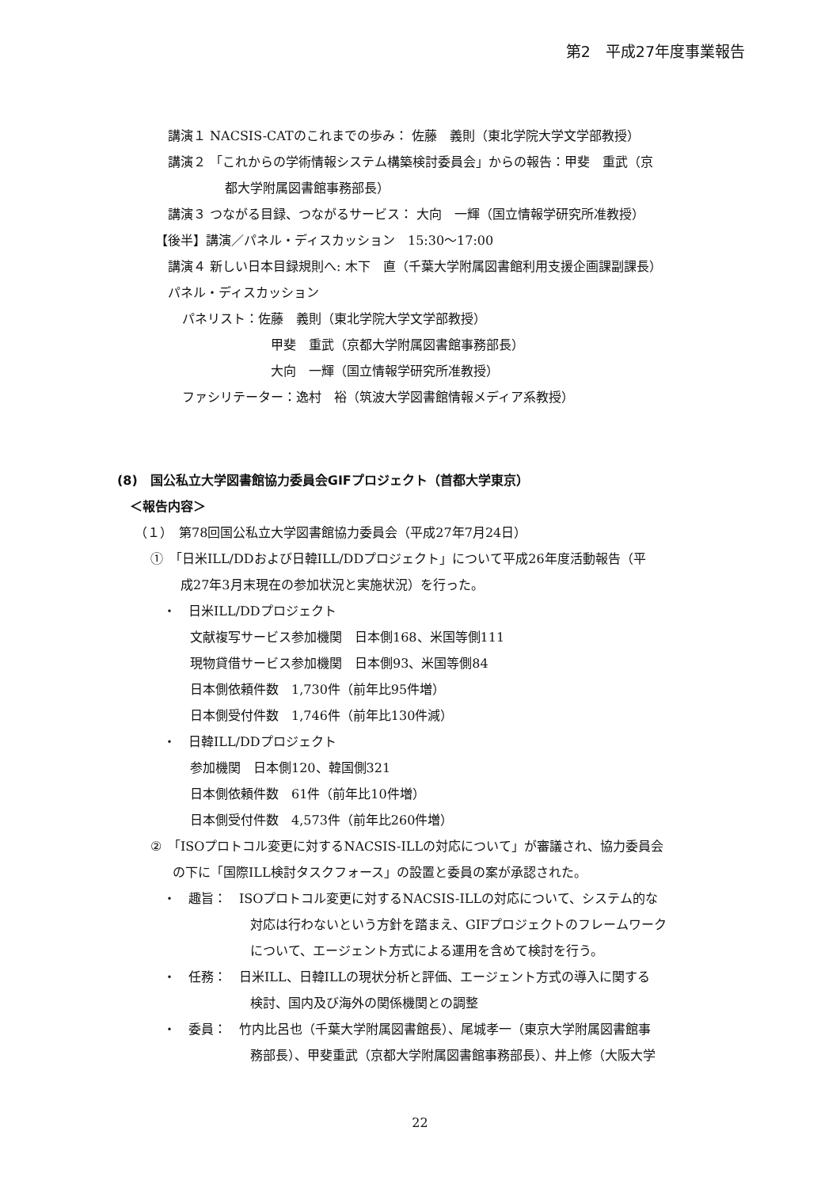第2　平成27年度事業報告
講演１ NACSIS-CATのこれまでの歩み： 佐藤　義則（東北学院大学文学部教授）
講演２ 「これからの学術情報システム構築検討委員会」からの報告：甲斐　重武（京
都大学附属図書館事務部長）
講演３ つながる目録、つながるサービス： 大向　一輝（国立情報学研究所准教授）
【後半】講演／パネル・ディスカッション　15:30～17:00
講演４ 新しい日本目録規則へ: 木下　直（千葉大学附属図書館利用支援企画課副課長）
パネル・ディスカッション
パネリスト：佐藤　義則（東北学院大学文学部教授）
甲斐　重武（京都大学附属図書館事務部長）
大向　一輝（国立情報学研究所准教授）
ファシリテーター：逸村　裕（筑波大学図書館情報メディア系教授）
(8)　国公私立大学図書館協力委員会GIFプロジェクト（首都大学東京）
＜報告内容＞
（１）　第78回国公私立大学図書館協力委員会（平成27年7月24日）
①　「日米ILL/DDおよび日韓ILL/DDプロジェクト」について平成26年度活動報告（平
成27年3月末現在の参加状況と実施状況）を行った。
・　日米ILL/DDプロジェクト
文献複写サービス参加機関　日本側168、米国等側111
現物貸借サービス参加機関　日本側93、米国等側84
日本側依頼件数　1,730件（前年比95件増）
日本側受付件数　1,746件（前年比130件減）
・　日韓ILL/DDプロジェクト
参加機関　日本側120、韓国側321
日本側依頼件数　61件（前年比10件増）
日本側受付件数　4,573件（前年比260件増）
②　「ISOプロトコル変更に対するNACSIS-ILLの対応について」が審議され、協力委員会
の下に「国際ILL検討タスクフォース」の設置と委員の案が承認された。
・　趣旨：　ISOプロトコル変更に対するNACSIS-ILLの対応について、システム的な
対応は行わないという方針を踏まえ、GIFプロジェクトのフレームワーク
について、エージェント方式による運用を含めて検討を行う。
・　任務：　日米ILL、日韓ILLの現状分析と評価、エージェント方式の導入に関する
検討、国内及び海外の関係機関との調整
・　委員：　竹内比呂也（千葉大学附属図書館長）、尾城孝一（東京大学附属図書館事
務部長）、甲斐重武（京都大学附属図書館事務部長）、井上修（大阪大学
22